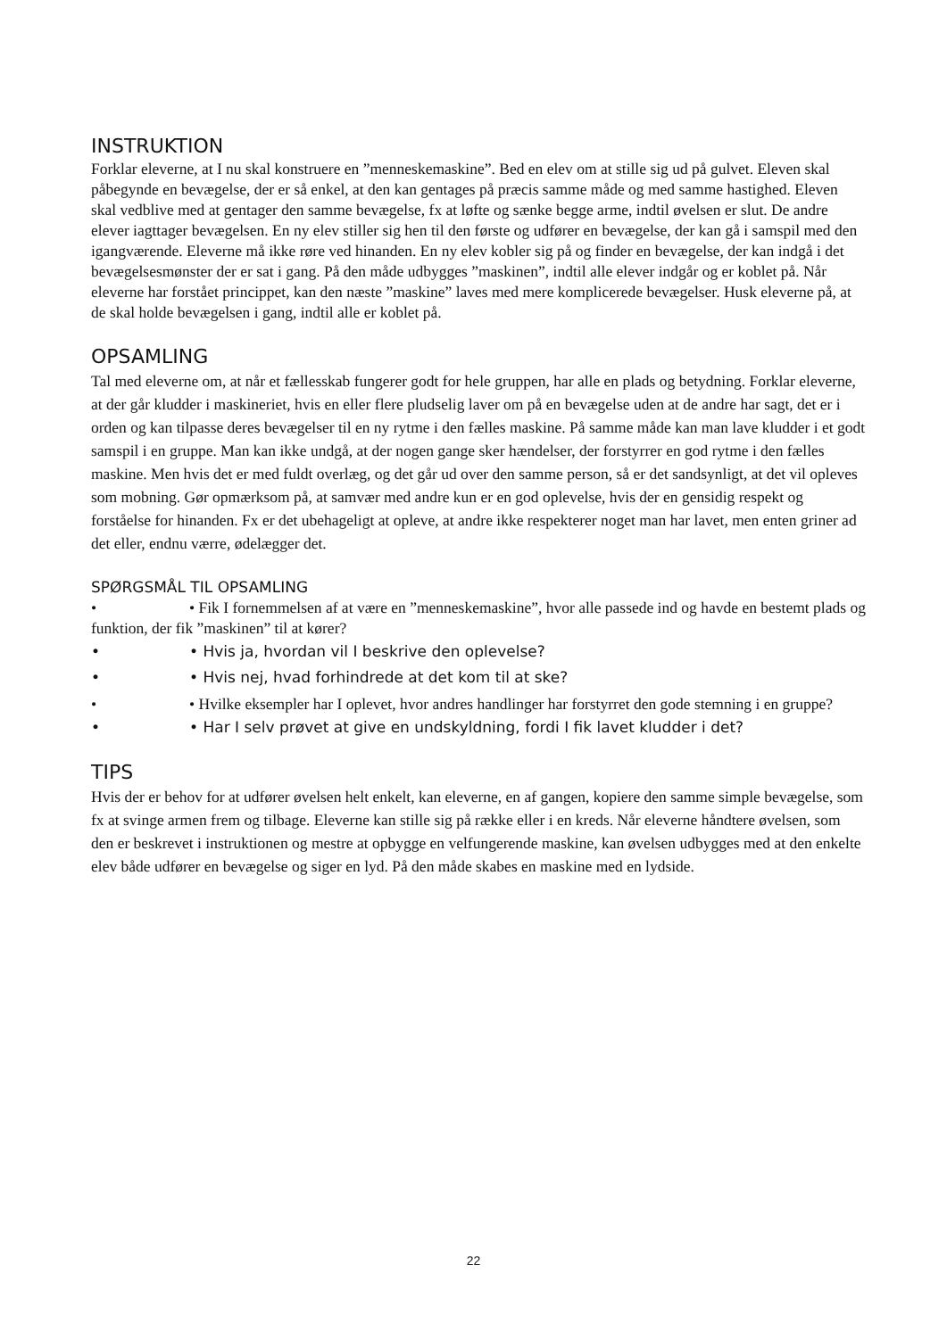INSTRUKTION
Forklar eleverne, at I nu skal konstruere en ”menneskemaskine”. Bed en elev om at stille sig ud på gulvet. Eleven skal påbegynde en bevægelse, der er så enkel, at den kan gentages på præcis samme måde og med samme hastighed. Eleven skal vedblive med at gentager den samme bevægelse, fx at løfte og sænke begge arme, indtil øvelsen er slut. De andre elever iagttager bevægelsen. En ny elev stiller sig hen til den første og udfører en bevægelse, der kan gå i samspil med den igangværende. Eleverne må ikke røre ved hinanden. En ny elev kobler sig på og finder en bevægelse, der kan indgå i det bevægelsesmønster der er sat i gang. På den måde udbygges ”maskinen”, indtil alle elever indgår og er koblet på. Når eleverne har forstået princippet, kan den næste ”maskine” laves med mere komplicerede bevægelser. Husk eleverne på, at de skal holde bevægelsen i gang, indtil alle er koblet på.
OPSAMLING
Tal med eleverne om, at når et fællesskab fungerer godt for hele gruppen, har alle en plads og betydning. Forklar eleverne, at der går kludder i maskineriet, hvis en eller flere pludselig laver om på en bevægelse uden at de andre har sagt, det er i orden og kan tilpasse deres bevægelser til en ny rytme i den fælles maskine. På samme måde kan man lave kludder i et godt samspil i en gruppe. Man kan ikke undgå, at der nogen gange sker hændelser, der forstyrrer en god rytme i den fælles maskine. Men hvis det er med fuldt overlæg, og det går ud over den samme person, så er det sandsynligt, at det vil opleves som mobning. Gør opmærksom på, at samvær med andre kun er en god oplevelse, hvis der en gensidig respekt og forståelse for hinanden. Fx er det ubehageligt at opleve, at andre ikke respekterer noget man har lavet, men enten griner ad det eller, endnu værre, ødelægger det.
SPØRGSMÅL TIL OPSAMLING
• • Fik I fornemmelsen af at være en ”menneskemaskine”, hvor alle passede ind og havde en bestemt plads og funktion, der fik ”maskinen” til at kører?
• • Hvis ja, hvordan vil I beskrive den oplevelse?
• • Hvis nej, hvad forhindrede at det kom til at ske?
• • Hvilke eksempler har I oplevet, hvor andres handlinger har forstyrret den gode stemning i en gruppe?
• • Har I selv prøvet at give en undskyldning, fordi I fik lavet kludder i det?
TIPS
Hvis der er behov for at udfører øvelsen helt enkelt, kan eleverne, en af gangen, kopiere den samme simple bevægelse, som fx at svinge armen frem og tilbage. Eleverne kan stille sig på række eller i en kreds. Når eleverne håndtere øvelsen, som den er beskrevet i instruktionen og mestre at opbygge en velfungerende maskine, kan øvelsen udbygges med at den enkelte elev både udfører en bevægelse og siger en lyd. På den måde skabes en maskine med en lydside.
22